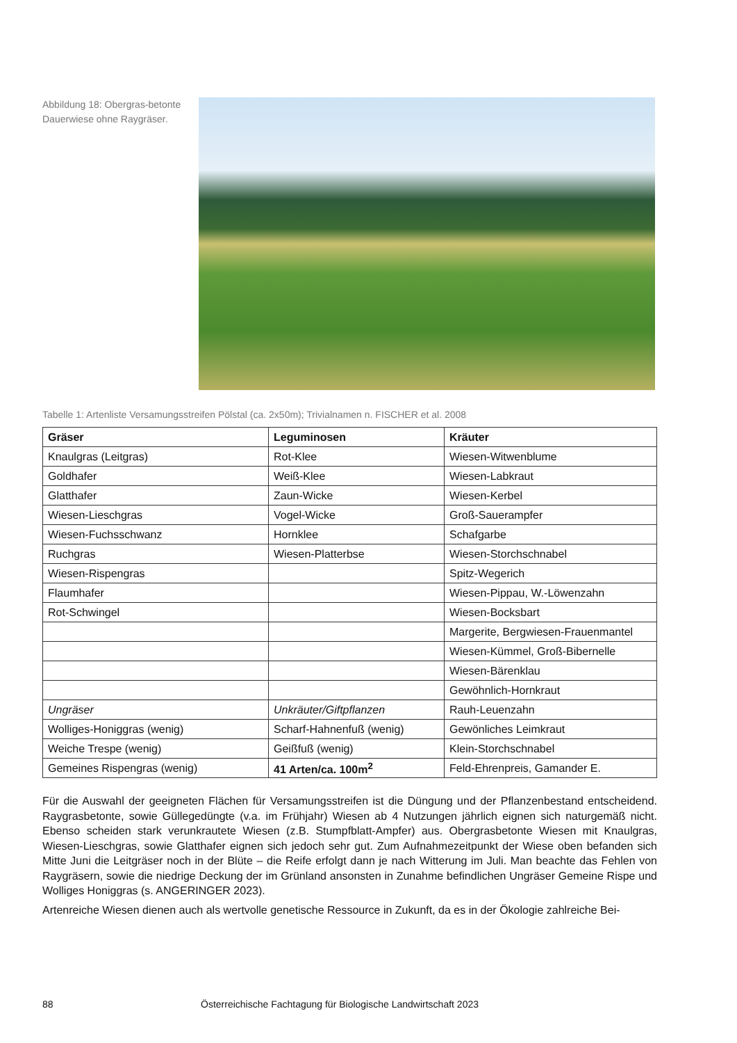Abbildung 18: Obergras-betonte Dauerwiese ohne Raygräser.
Tabelle 1: Artenliste Versamungsstreifen Pölstal (ca. 2x50m); Trivialnamen n. FISCHER et al. 2008
| Gräser | Leguminosen | Kräuter |
| --- | --- | --- |
| Knaulgras (Leitgras) | Rot-Klee | Wiesen-Witwenblume |
| Goldhafer | Weiß-Klee | Wiesen-Labkraut |
| Glatthafer | Zaun-Wicke | Wiesen-Kerbel |
| Wiesen-Lieschgras | Vogel-Wicke | Groß-Sauerampfer |
| Wiesen-Fuchsschwanz | Hornklee | Schafgarbe |
| Ruchgras | Wiesen-Platterbse | Wiesen-Storchschnabel |
| Wiesen-Rispengras | | Spitz-Wegerich |
| Flaumhafer | | Wiesen-Pippau, W.-Löwenzahn |
| Rot-Schwingel | | Wiesen-Bocksbart |
| | | Margerite, Bergwiesen-Frauenmantel |
| | | Wiesen-Kümmel, Groß-Bibernelle |
| | | Wiesen-Bärenklau |
| | | Gewöhnlich-Hornkraut |
| Ungräser | Unkräuter/Giftpflanzen | Rauh-Leuenzahn |
| Wolliges-Honiggras (wenig) | Scharf-Hahnenfuß (wenig) | Gewönliches Leimkraut |
| Weiche Trespe (wenig) | Geißfuß (wenig) | Klein-Storchschnabel |
| Gemeines Rispengras (wenig) | 41 Arten/ca. 100m<sup>2</sup> | Feld-Ehrenpreis, Gamander E. |
Für die Auswahl der geeigneten Flächen für Versamungsstreifen ist die Düngung und der Pflanzenbestand entscheidend. Raygrasbetonte, sowie Güllegedüngte (v.a. im Frühjahr) Wiesen ab 4 Nutzungen jährlich eignen sich naturgemäß nicht. Ebenso scheiden stark verunkrautete Wiesen (z.B. Stumpfblatt-Ampfer) aus. Obergrasbetonte Wiesen mit Knaulgras, Wiesen-Lieschgras, sowie Glatthafer eignen sich jedoch sehr gut. Zum Aufnahmezeitpunkt der Wiese oben befanden sich Mitte Juni die Leitgräser noch in der Blüte – die Reife erfolgt dann je nach Witterung im Juli. Man beachte das Fehlen von Raygräsern, sowie die niedrige Deckung der im Grünland ansonsten in Zunahme befindlichen Ungräser Gemeine Rispe und Wolliges Honiggras (s. ANGERINGER 2023).
Artenreiche Wiesen dienen auch als wertvolle genetische Ressource in Zukunft, da es in der Ökologie zahlreiche Bei-
88 Österreichische Fachtagung für Biologische Landwirtschaft 2023